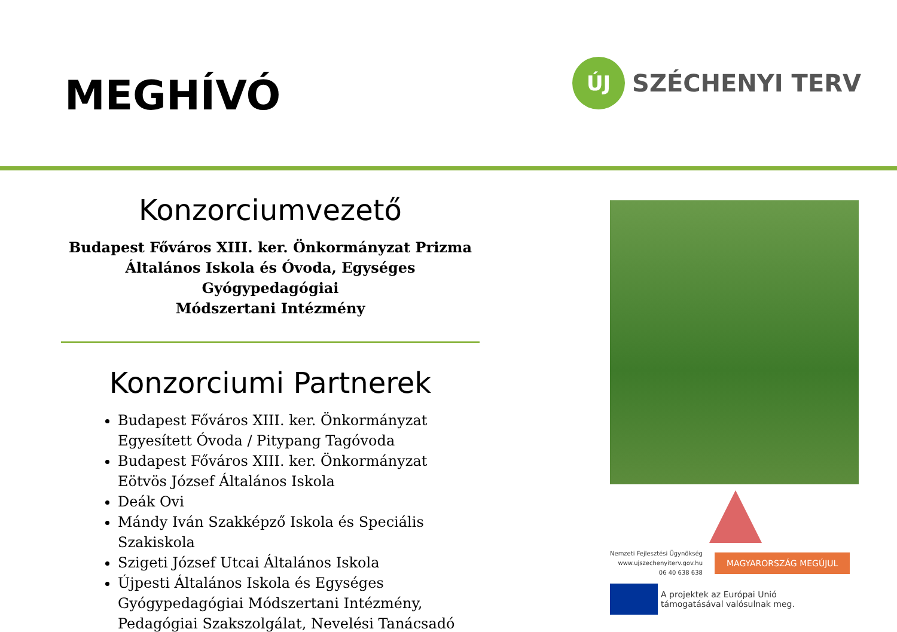MEGHÍVÓ
ÚJ
SZÉCHENYI TERV
Konzorciumvezető
Budapest Főváros XIII. ker. Önkormányzat Prizma
Általános Iskola és Óvoda, Egységes Gyógypedagógiai
Módszertani Intézmény
Konzorciumi Partnerek
Budapest Főváros XIII. ker. Önkormányzat Egyesített Óvoda / Pitypang Tagóvoda
Budapest Főváros XIII. ker. Önkormányzat Eötvös József Általános Iskola
Deák Ovi
Mándy Iván Szakképző Iskola és Speciális Szakiskola
Szigeti József Utcai Általános Iskola
Újpesti Általános Iskola és Egységes Gyógypedagógiai Módszertani Intézmény, Pedagógiai Szakszolgálat, Nevelési Tanácsadó
Nemzeti Fejlesztési Ügynökség
www.ujszechenyiterv.gov.hu
06 40 638 638
MAGYARORSZÁG MEGÚJUL
A projektek az Európai Unió
támogatásával valósulnak meg.